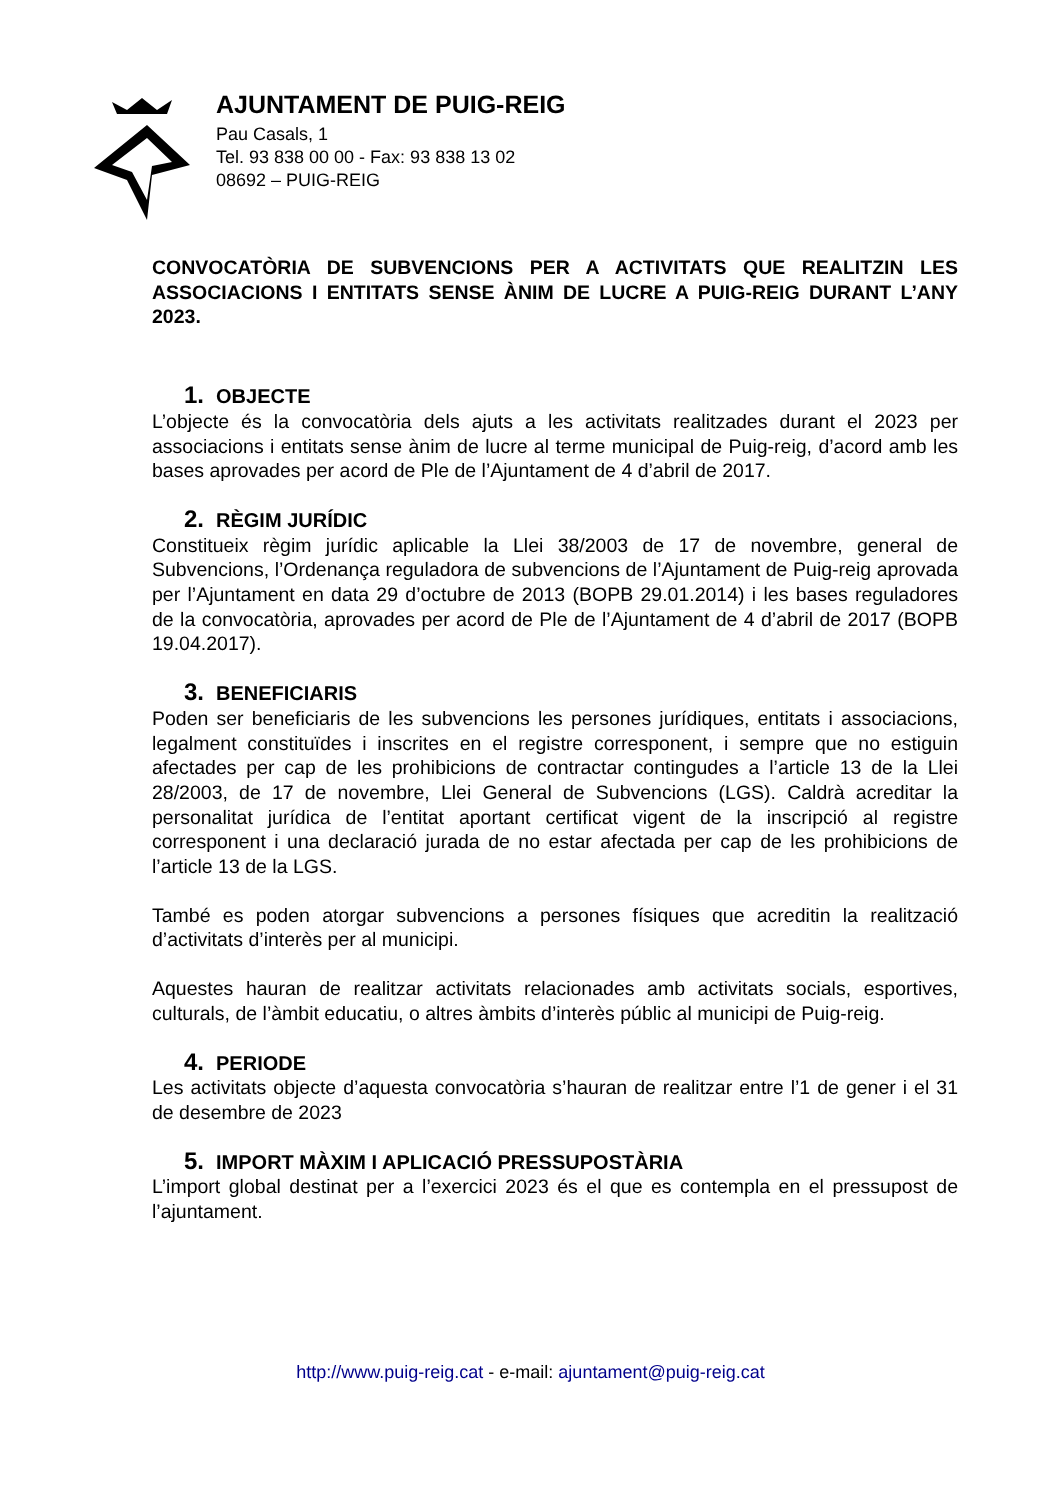AJUNTAMENT DE PUIG-REIG
Pau Casals, 1
Tel. 93 838 00 00 - Fax: 93 838 13 02
08692 – PUIG-REIG
CONVOCATÒRIA DE SUBVENCIONS PER A ACTIVITATS QUE REALITZIN LES ASSOCIACIONS I ENTITATS SENSE ÀNIM DE LUCRE A PUIG-REIG DURANT L’ANY 2023.
1. OBJECTE
L’objecte és la convocatòria dels ajuts a les activitats realitzades durant el 2023 per associacions i entitats sense ànim de lucre al terme municipal de Puig-reig, d’acord amb les bases aprovades per acord de Ple de l’Ajuntament de 4 d’abril de 2017.
2. RÈGIM JURÍDIC
Constitueix règim jurídic aplicable la Llei 38/2003 de 17 de novembre, general de Subvencions, l’Ordenança reguladora de subvencions de l’Ajuntament de Puig-reig aprovada per l’Ajuntament en data 29 d’octubre de 2013 (BOPB 29.01.2014) i les bases reguladores de la convocatòria, aprovades per acord de Ple de l’Ajuntament de 4 d’abril de 2017 (BOPB 19.04.2017).
3. BENEFICIARIS
Poden ser beneficiaris de les subvencions les persones jurídiques, entitats i associacions, legalment constituïdes i inscrites en el registre corresponent, i sempre que no estiguin afectades per cap de les prohibicions de contractar contingudes a l’article 13 de la Llei 28/2003, de 17 de novembre, Llei General de Subvencions (LGS). Caldrà acreditar la personalitat jurídica de l’entitat aportant certificat vigent de la inscripció al registre corresponent i una declaració jurada de no estar afectada per cap de les prohibicions de l’article 13 de la LGS.
També es poden atorgar subvencions a persones físiques que acreditin la realització d’activitats d’interès per al municipi.
Aquestes hauran de realitzar activitats relacionades amb activitats socials, esportives, culturals, de l’àmbit educatiu, o altres àmbits d’interès públic al municipi de Puig-reig.
4. PERIODE
Les activitats objecte d’aquesta convocatòria s’hauran de realitzar entre l’1 de gener i el 31 de desembre de 2023
5. IMPORT MÀXIM I APLICACIÓ PRESSUPOSTÀRIA
L’import global destinat per a l’exercici 2023 és el que es contempla en el pressupost de l’ajuntament.
http://www.puig-reig.cat - e-mail: ajuntament@puig-reig.cat